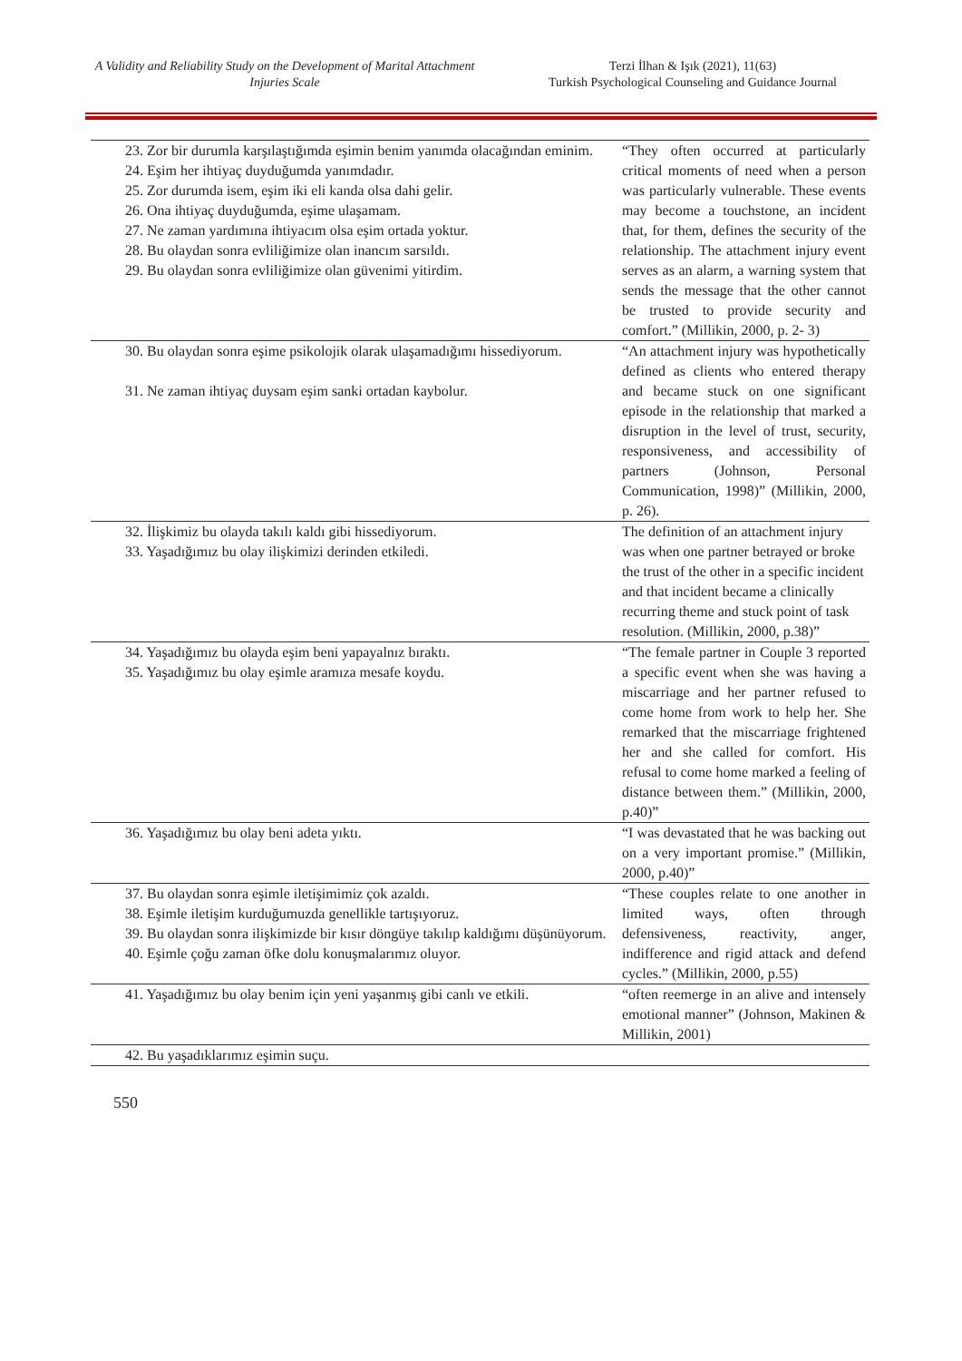A Validity and Reliability Study on the Development of Marital Attachment Injuries Scale
Terzi İlhan & Işık (2021), 11(63)
Turkish Psychological Counseling and Guidance Journal
| 23. Zor bir durumla karşılaştığımda eşimin benim yanımda olacağından eminim. 24. Eşim her ihtiyaç duyduğumda yanımdadır. 25. Zor durumda isem, eşim iki eli kanda olsa dahi gelir. 26. Ona ihtiyaç duyduğumda, eşime ulaşamam. 27. Ne zaman yardımına ihtiyacım olsa eşim ortada yoktur. 28. Bu olaydan sonra evliliğimize olan inancım sarsıldı. 29. Bu olaydan sonra evliliğimize olan güvenimi yitirdim. | “They often occurred at particularly critical moments of need when a person was particularly vulnerable. These events may become a touchstone, an incident that, for them, defines the security of the relationship. The attachment injury event serves as an alarm, a warning system that sends the message that the other cannot be trusted to provide security and comfort.” (Millikin, 2000, p. 2- 3) |
| 30. Bu olaydan sonra eşime psikolojik olarak ulaşamadığımı hissediyorum. 31. Ne zaman ihtiyaç duysam eşim sanki ortadan kaybolur. | “An attachment injury was hypothetically defined as clients who entered therapy and became stuck on one significant episode in the relationship that marked a disruption in the level of trust, security, responsiveness, and accessibility of partners (Johnson, Personal Communication, 1998)” (Millikin, 2000, p. 26). |
| 32. İlişkimiz bu olayda takılı kaldı gibi hissediyorum. 33. Yaşadığımız bu olay ilişkimizi derinden etkiledi. | The definition of an attachment injury was when one partner betrayed or broke the trust of the other in a specific incident and that incident became a clinically recurring theme and stuck point of task resolution. (Millikin, 2000, p.38)” |
| 34. Yaşadığımız bu olayda eşim beni yapayalnız bıraktı. 35. Yaşadığımız bu olay eşimle aramıza mesafe koydu. | “The female partner in Couple 3 reported a specific event when she was having a miscarriage and her partner refused to come home from work to help her. She remarked that the miscarriage frightened her and she called for comfort. His refusal to come home marked a feeling of distance between them.” (Millikin, 2000, p.40)” |
| 36. Yaşadığımız bu olay beni adeta yıktı. | “I was devastated that he was backing out on a very important promise.” (Millikin, 2000, p.40)” |
| 37. Bu olaydan sonra eşimle iletişimimiz çok azaldı. 38. Eşimle iletişim kurduğumuzda genellikle tartışıyoruz. 39. Bu olaydan sonra ilişkimizde bir kısır döngüye takılıp kaldığımı düşünüyorum. 40. Eşimle çoğu zaman öfke dolu konuşmalarımız oluyor. | “These couples relate to one another in limited ways, often through defensiveness, reactivity, anger, indifference and rigid attack and defend cycles.” (Millikin, 2000, p.55) |
| 41. Yaşadığımız bu olay benim için yeni yaşanmış gibi canlı ve etkili. | “often reemerge in an alive and intensely emotional manner” (Johnson, Makinen & Millikin, 2001) |
| 42. Bu yaşadıklarımız eşimin suçu. | |
550